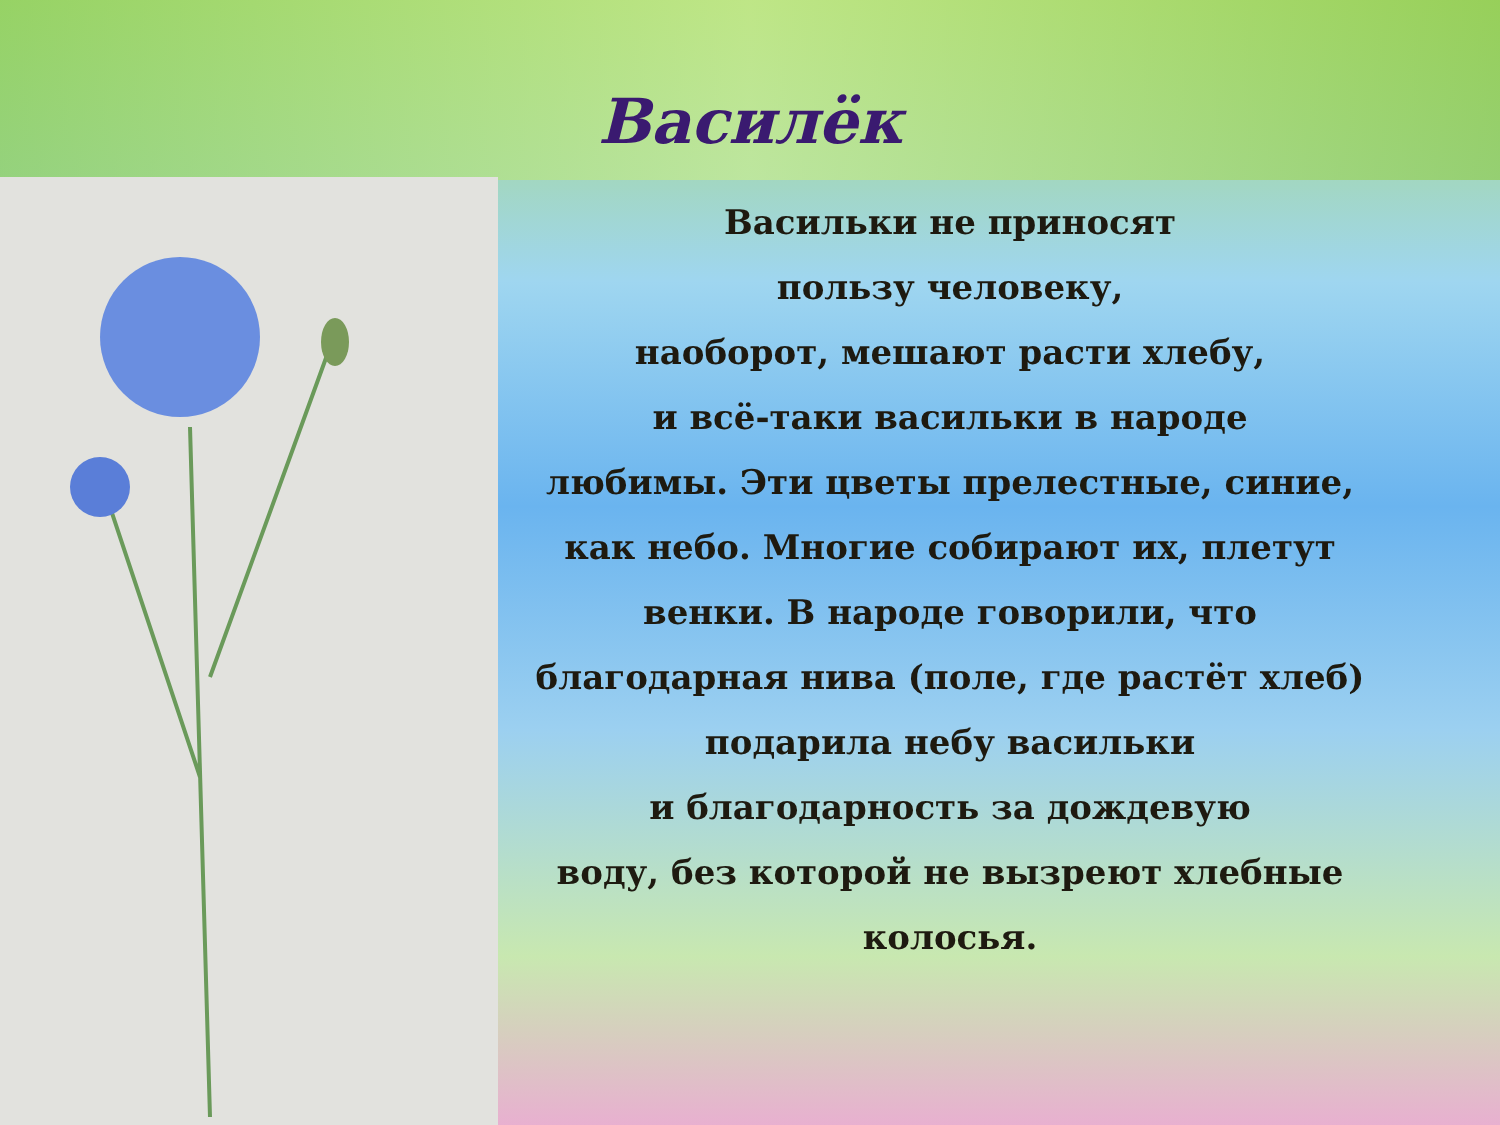Василёк
Васильки не приносят
пользу человеку,
наоборот, мешают расти хлебу,
и всё-таки васильки в народе
любимы. Эти цветы прелестные, синие,
как небо. Многие собирают их, плетут
венки. В народе говорили, что
благодарная нива (поле, где растёт хлеб)
подарила небу васильки
и благодарность за дождевую
воду, без которой не вызреют хлебные
колосья.